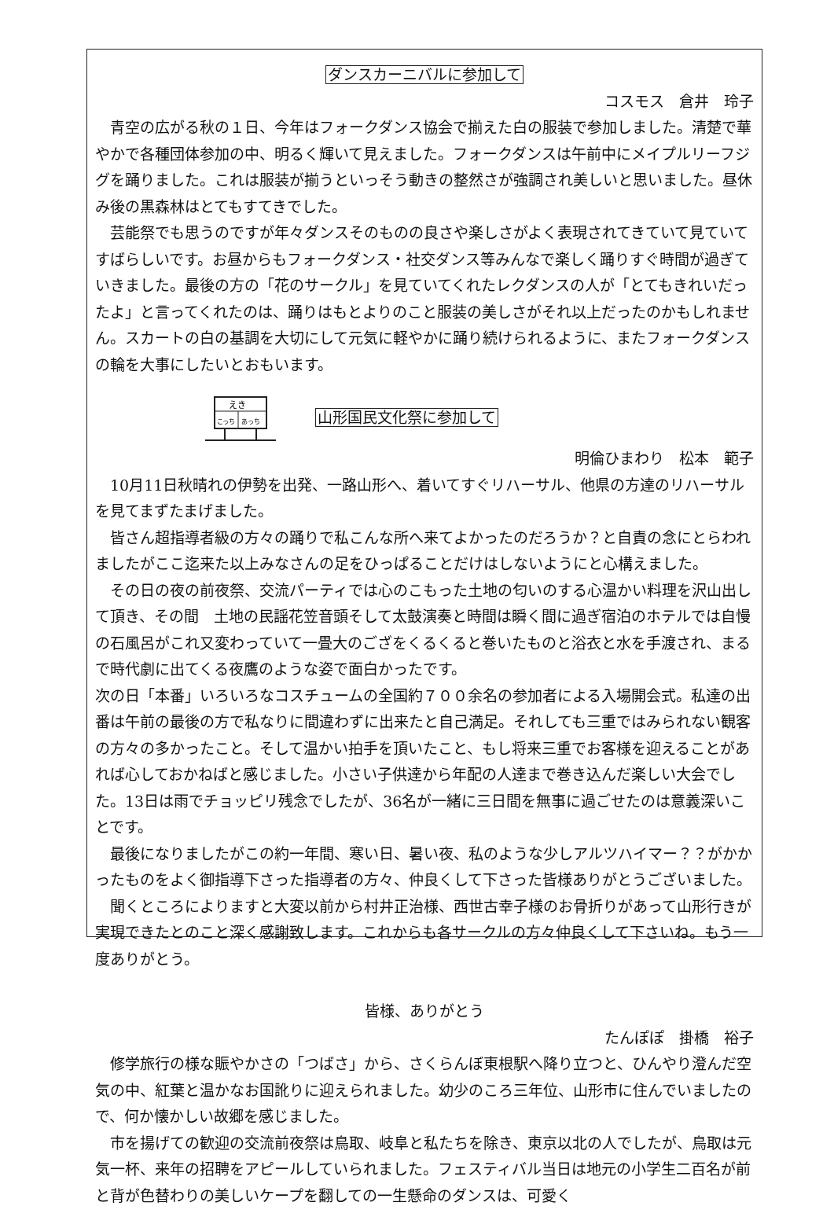ダンスカーニバルに参加して
コスモス　倉井　玲子
青空の広がる秋の１日、今年はフォークダンス協会で揃えた白の服装で参加しました。清楚で華やかで各種団体参加の中、明るく輝いて見えました。フォークダンスは午前中にメイプルリーフジグを踊りました。これは服装が揃うといっそう動きの整然さが強調され美しいと思いました。昼休み後の黒森林はとてもすてきでした。
芸能祭でも思うのですが年々ダンスそのものの良さや楽しさがよく表現されてきていて見ていてすばらしいです。お昼からもフォークダンス・社交ダンス等みんなで楽しく踊りすぐ時間が過ぎていきました。最後の方の「花のサークル」を見ていてくれたレクダンスの人が「とてもきれいだったよ」と言ってくれたのは、踊りはもとよりのこと服装の美しさがそれ以上だったのかもしれません。スカートの白の基調を大切にして元気に軽やかに踊り続けられるように、またフォークダンスの輪を大事にしたいとおもいます。
えき
こっち
あっち
山形国民文化祭に参加して
明倫ひまわり　松本　範子
10月11日秋晴れの伊勢を出発、一路山形へ、着いてすぐリハーサル、他県の方達のリハーサルを見てまずたまげました。
皆さん超指導者級の方々の踊りで私こんな所へ来てよかったのだろうか？と自責の念にとらわれましたがここ迄来た以上みなさんの足をひっぱることだけはしないようにと心構えました。
その日の夜の前夜祭、交流パーティでは心のこもった土地の匂いのする心温かい料理を沢山出して頂き、その間　土地の民謡花笠音頭そして太鼓演奏と時間は瞬く間に過ぎ宿泊のホテルでは自慢の石風呂がこれ又変わっていて一畳大のござをくるくると巻いたものと浴衣と水を手渡され、まるで時代劇に出てくる夜鷹のような姿で面白かったです。
次の日「本番」いろいろなコスチュームの全国約７００余名の参加者による入場開会式。私達の出番は午前の最後の方で私なりに間違わずに出来たと自己満足。それしても三重ではみられない観客の方々の多かったこと。そして温かい拍手を頂いたこと、もし将来三重でお客様を迎えることがあれば心しておかねばと感じました。小さい子供達から年配の人達まで巻き込んだ楽しい大会でした。13日は雨でチョッピリ残念でしたが、36名が一緒に三日間を無事に過ごせたのは意義深いことです。
最後になりましたがこの約一年間、寒い日、暑い夜、私のような少しアルツハイマー？？がかかったものをよく御指導下さった指導者の方々、仲良くして下さった皆様ありがとうございました。
聞くところによりますと大変以前から村井正治様、西世古幸子様のお骨折りがあって山形行きが実現できたとのこと深く感謝致します。これからも各サークルの方々仲良くして下さいね。もう一度ありがとう。
皆様、ありがとう
たんぽぽ　掛橋　裕子
修学旅行の様な賑やかさの「つばさ」から、さくらんぼ東根駅へ降り立つと、ひんやり澄んだ空気の中、紅葉と温かなお国訛りに迎えられました。幼少のころ三年位、山形市に住んでいましたので、何か懐かしい故郷を感じました。
市を揚げての歓迎の交流前夜祭は鳥取、岐阜と私たちを除き、東京以北の人でしたが、鳥取は元気一杯、来年の招聘をアピールしていられました。フェスティバル当日は地元の小学生二百名が前と背が色替わりの美しいケープを翻しての一生懸命のダンスは、可愛く